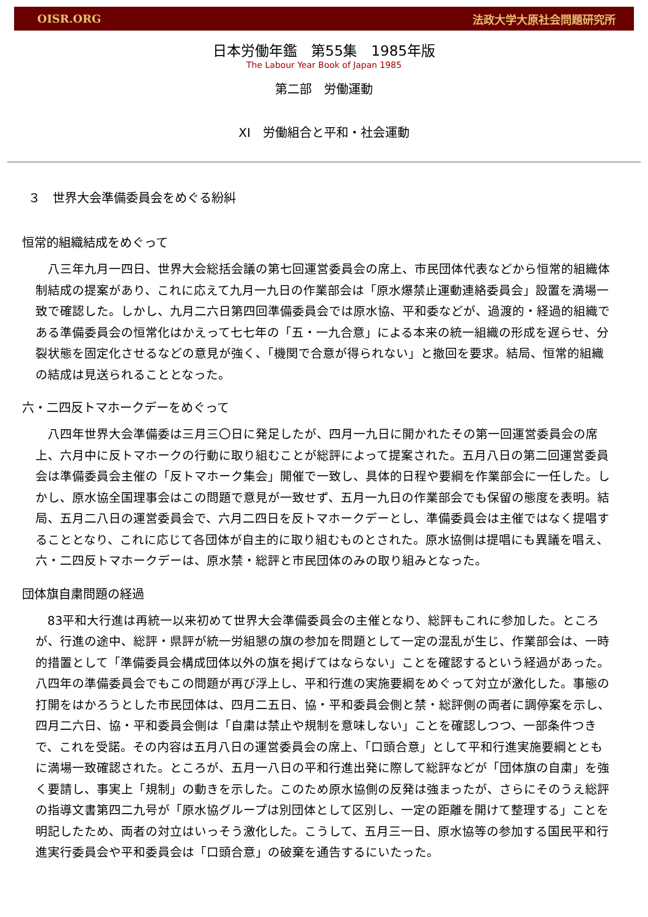OISR.ORG 法政大学大原社会問題研究所
日本労働年鑑　第55集　1985年版
The Labour Year Book of Japan 1985
第二部　労働運動
XI　労働組合と平和・社会運動
３　世界大会準備委員会をめぐる紛糾
恒常的組織結成をめぐって
八三年九月一四日、世界大会総括会議の第七回運営委員会の席上、市民団体代表などから恒常的組織体制結成の提案があり、これに応えて九月一九日の作業部会は「原水爆禁止運動連絡委員会」設置を満場一致で確認した。しかし、九月二六日第四回準備委員会では原水協、平和委などが、過渡的・経過的組織である準備委員会の恒常化はかえって七七年の「五・一九合意」による本来の統一組織の形成を遅らせ、分裂状態を固定化させるなどの意見が強く、「機関で合意が得られない」と撤回を要求。結局、恒常的組織の結成は見送られることとなった。
六・二四反トマホークデーをめぐって
八四年世界大会準備委は三月三〇日に発足したが、四月一九日に開かれたその第一回運営委員会の席上、六月中に反トマホークの行動に取り組むことが総評によって提案された。五月八日の第二回運営委員会は準備委員会主催の「反トマホーク集会」開催で一致し、具体的日程や要綱を作業部会に一任した。しかし、原水協全国理事会はこの問題で意見が一致せず、五月一九日の作業部会でも保留の態度を表明。結局、五月二八日の運営委員会で、六月二四日を反トマホークデーとし、準備委員会は主催ではなく提唱することとなり、これに応じて各団体が自主的に取り組むものとされた。原水協側は提唱にも異議を唱え、六・二四反トマホークデーは、原水禁・総評と市民団体のみの取り組みとなった。
団体旗自粛問題の経過
83平和大行進は再統一以来初めて世界大会準備委員会の主催となり、総評もこれに参加した。ところが、行進の途中、総評・県評が統一労組懇の旗の参加を問題として一定の混乱が生じ、作業部会は、一時的措置として「準備委員会構成団体以外の旗を掲げてはならない」ことを確認するという経過があった。八四年の準備委員会でもこの問題が再び浮上し、平和行進の実施要綱をめぐって対立が激化した。事態の打開をはかろうとした市民団体は、四月二五日、協・平和委員会側と禁・総評側の両者に調停案を示し、四月二六日、協・平和委員会側は「自粛は禁止や規制を意味しない」ことを確認しつつ、一部条件つきで、これを受諾。その内容は五月八日の運営委員会の席上、「口頭合意」として平和行進実施要綱とともに満場一致確認された。ところが、五月一八日の平和行進出発に際して総評などが「団体旗の自粛」を強く要請し、事実上「規制」の動きを示した。このため原水協側の反発は強まったが、さらにそのうえ総評の指導文書第四二九号が「原水協グループは別団体として区別し、一定の距離を開けて整理する」ことを明記したため、両者の対立はいっそう激化した。こうして、五月三一日、原水協等の参加する国民平和行進実行委員会や平和委員会は「口頭合意」の破棄を通告するにいたった。